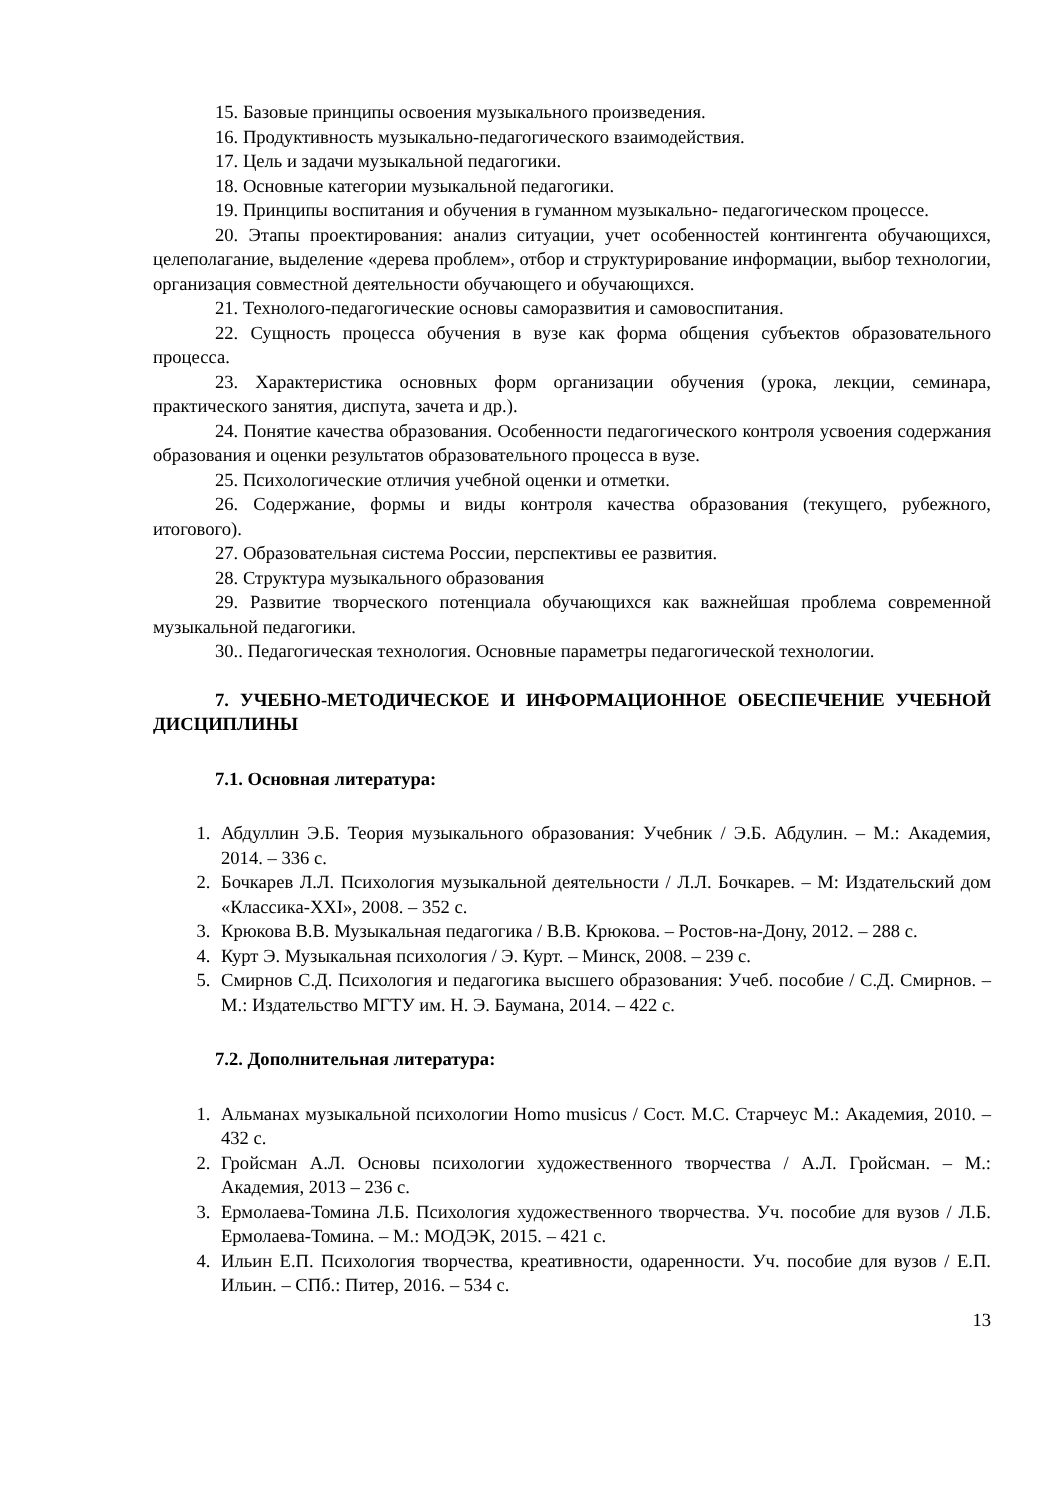15. Базовые принципы освоения музыкального произведения.
16. Продуктивность музыкально-педагогического взаимодействия.
17. Цель и задачи музыкальной педагогики.
18. Основные категории музыкальной педагогики.
19. Принципы воспитания и обучения в гуманном музыкально- педагогическом процессе.
20. Этапы проектирования: анализ ситуации, учет особенностей контингента обучающихся, целеполагание, выделение «дерева проблем», отбор и структурирование информации, выбор технологии, организация совместной деятельности обучающего и обучающихся.
21. Технолого-педагогические основы саморазвития и самовоспитания.
22. Сущность процесса обучения в вузе как форма общения субъектов образовательного процесса.
23. Характеристика основных форм организации обучения (урока, лекции, семинара, практического занятия, диспута, зачета и др.).
24. Понятие качества образования. Особенности педагогического контроля усвоения содержания образования и оценки результатов образовательного процесса в вузе.
25. Психологические отличия учебной оценки и отметки.
26. Содержание, формы и виды контроля качества образования (текущего, рубежного, итогового).
27. Образовательная система России, перспективы ее развития.
28. Структура музыкального образования
29. Развитие творческого потенциала обучающихся как важнейшая проблема современной музыкальной педагогики.
30.. Педагогическая технология. Основные параметры педагогической технологии.
7. УЧЕБНО-МЕТОДИЧЕСКОЕ И ИНФОРМАЦИОННОЕ ОБЕСПЕЧЕНИЕ УЧЕБНОЙ ДИСЦИПЛИНЫ
7.1. Основная литература:
1. Абдуллин Э.Б. Теория музыкального образования: Учебник / Э.Б. Абдулин. – М.: Академия, 2014. – 336 с.
2. Бочкарев Л.Л. Психология музыкальной деятельности / Л.Л. Бочкарев. – М: Издательский дом «Классика-XXI», 2008. – 352 с.
3. Крюкова В.В. Музыкальная педагогика / В.В. Крюкова. – Ростов-на-Дону, 2012. – 288 с.
4. Курт Э. Музыкальная психология / Э. Курт. – Минск, 2008. – 239 с.
5. Смирнов С.Д. Психология и педагогика высшего образования: Учеб. пособие / С.Д. Смирнов. – М.: Издательство МГТУ им. Н. Э. Баумана, 2014. – 422 с.
7.2. Дополнительная литература:
1. Альманах музыкальной психологии Homo musicus / Сост. М.С. Старчеус М.: Академия, 2010. – 432 с.
2. Гройсман А.Л. Основы психологии художественного творчества / А.Л. Гройсман. – М.: Академия, 2013 – 236 с.
3. Ермолаева-Томина Л.Б. Психология художественного творчества. Уч. пособие для вузов / Л.Б. Ермолаева-Томина. – М.: МОДЭК, 2015. – 421 с.
4. Ильин Е.П. Психология творчества, креативности, одаренности. Уч. пособие для вузов / Е.П. Ильин. – СПб.: Питер, 2016. – 534 с.
13